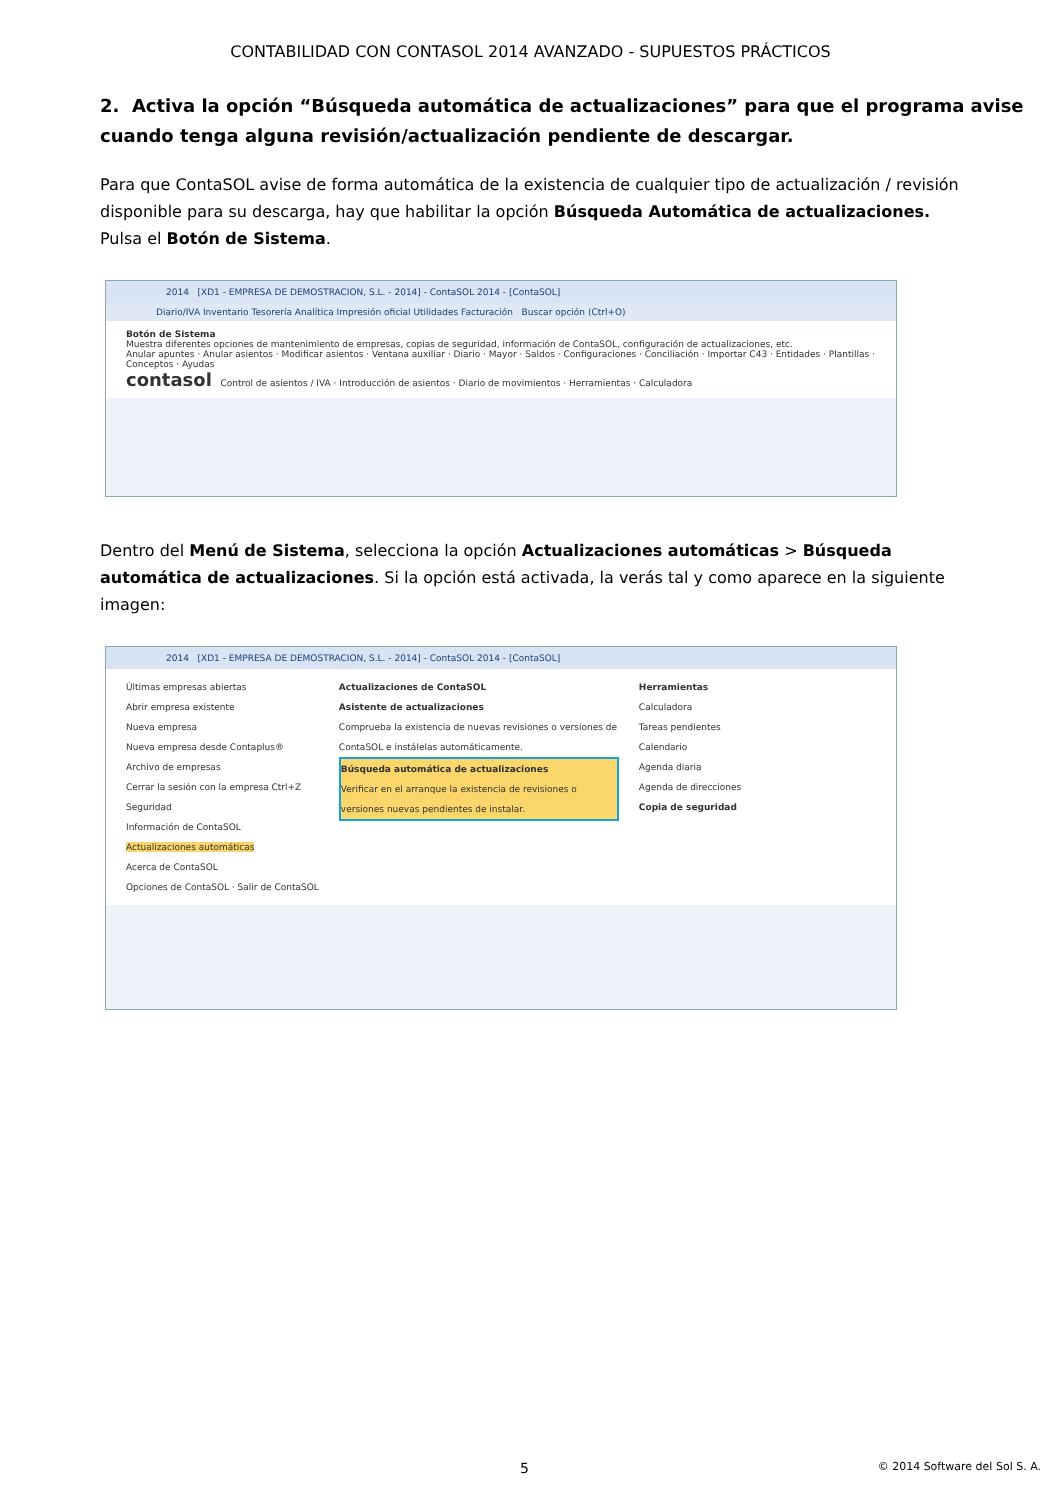CONTABILIDAD CON CONTASOL 2014 AVANZADO - SUPUESTOS PRÁCTICOS
2. Activa la opción “Búsqueda automática de actualizaciones” para que el programa avise cuando tenga alguna revisión/actualización pendiente de descargar.
Para que ContaSOL avise de forma automática de la existencia de cualquier tipo de actualización / revisión disponible para su descarga, hay que habilitar la opción Búsqueda Automática de actualizaciones. Pulsa el Botón de Sistema.
2014 [XD1 - EMPRESA DE DEMOSTRACION, S.L. - 2014] - ContaSOL 2014 - [ContaSOL]
Diario/IVA Inventario Tesorería Analítica Impresión oficial Utilidades Facturación Buscar opción (Ctrl+O)
Botón de Sistema
Muestra diferentes opciones de mantenimiento de empresas, copias de seguridad, información de ContaSOL, configuración de actualizaciones, etc.
Anular apuntes · Anular asientos · Modificar asientos · Ventana auxiliar · Diario · Mayor · Saldos · Configuraciones · Conciliación · Importar C43 · Entidades · Plantillas · Conceptos · Ayudas
contasol Control de asientos / IVA · Introducción de asientos · Diario de movimientos · Herramientas · Calculadora
Dentro del Menú de Sistema, selecciona la opción Actualizaciones automáticas > Búsqueda automática de actualizaciones. Si la opción está activada, la verás tal y como aparece en la siguiente imagen:
2014 [XD1 - EMPRESA DE DEMOSTRACION, S.L. - 2014] - ContaSOL 2014 - [ContaSOL]
Últimas empresas abiertas
Abrir empresa existente
Nueva empresa
Nueva empresa desde Contaplus®
Archivo de empresas
Cerrar la sesión con la empresa Ctrl+Z
Seguridad
Información de ContaSOL
Actualizaciones automáticas
Acerca de ContaSOL
Opciones de ContaSOL · Salir de ContaSOL
Actualizaciones de ContaSOL
Asistente de actualizaciones
Comprueba la existencia de nuevas revisiones o versiones de ContaSOL e instálelas automáticamente.
Búsqueda automática de actualizaciones
Verificar en el arranque la existencia de revisiones o versiones nuevas pendientes de instalar.
Herramientas
Calculadora
Tareas pendientes
Calendario
Agenda diaria
Agenda de direcciones
Copia de seguridad
5 © 2014 Software del Sol S. A.